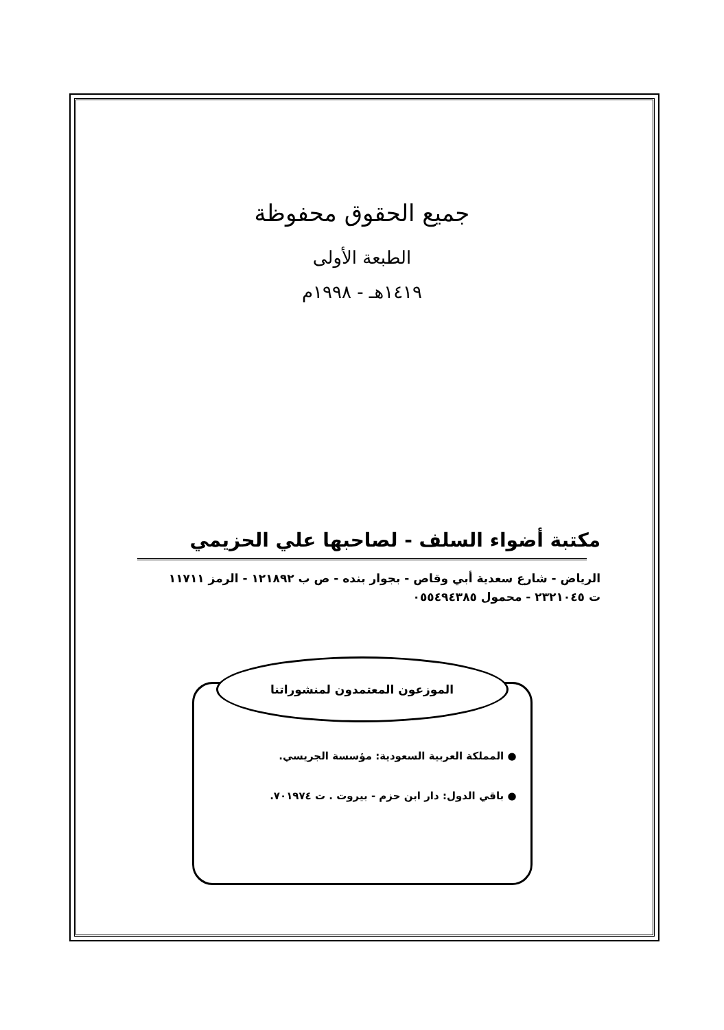جميع الحقوق محفوظة
الطبعة الأولى
١٤١٩هـ - ١٩٩٨م
مكتبة أضواء السلف - لصاحبها علي الحزيمي
الرياض - شارع سعدية أبي وقاص - بجوار بنده - ص ب ١٢١٨٩٢ - الرمز ١١٧١١
ت ٢٣٢١٠٤٥ - محمول ٠٥٥٤٩٤٣٨٥
الموزعون المعتمدون لمنشوراتنا
● المملكة العربية السعودية: مؤسسة الجريسي.
● باقي الدول: دار ابن حزم - بيروت . ت ٧٠١٩٧٤.